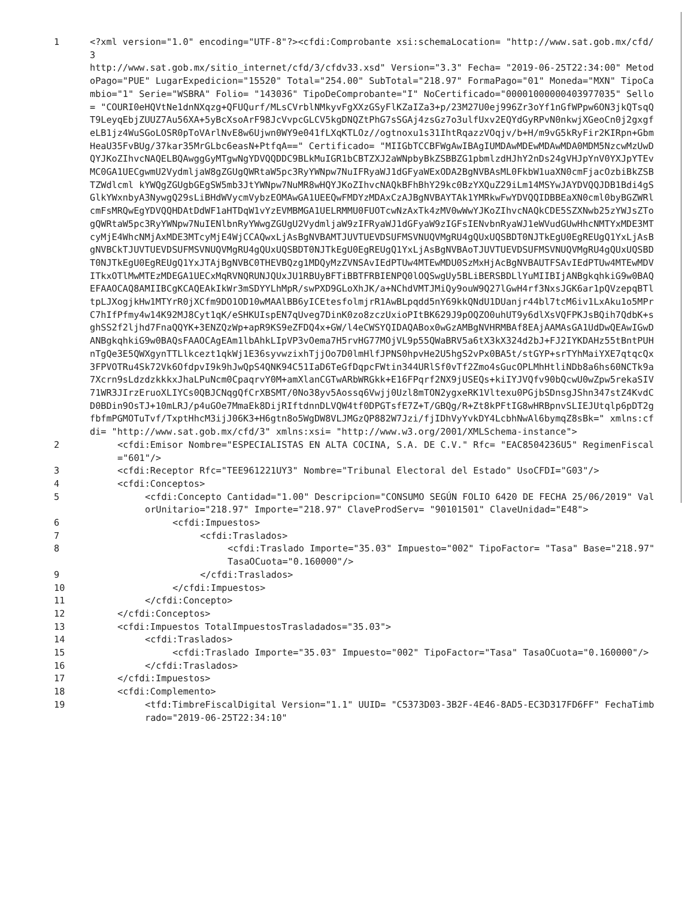1 <?xml version="1.0" encoding="UTF-8"?><cfdi:Comprobante xsi:schemaLocation= "http://www.sat.gob.mx/cfd/3
http://www.sat.gob.mx/sitio_internet/cfd/3/cfdv33.xsd" Version="3.3" Fecha= "2019-06-25T22:34:00" MetodoPago="PUE" LugarExpedicion="15520" Total="254.00" SubTotal="218.97" FormaPago="01" Moneda="MXN" TipoCambio="1" Serie="WSBRA" Folio= "143036" TipoDeComprobante="I" NoCertificado="00001000000403977035" Sello= "COURI0eHQVtNe1dnNXqzg+QFUQurf/MLsCVrblNMkyvFgXXzGSyFlKZaIZa3+p/23M27U0ej996Zr3oYf1nGfWPpw6ON3jkQTsqQT9LeyqEbjZUUZ7Au56XA+5yBcXsoArF98JcVvpcGLCV5kgDNQZtPhG7sSGAj4zsGz7o3ulfUxv2EQYdGyRPvN0nkwjXGeoCn0j2gxgfeLB1jz4WuSGoLOSR0pToVArlNvE8w6Ujwn0WY9e041fLXqKTLOz//ogtnoxu1s31IhtRqazzVOqjv/b+H/m9vG5kRyFir2KIRpn+GbmHeaU35FvBUg/37kar35MrGLbc6easN+PtfqA==" Certificado= "MIIGbTCCBFWgAwIBAgIUMDAwMDEwMDAwMDA0MDM5NzcwMzUwDQYJKoZIhvcNAQELBQAwggGyMTgwNgYDVQQDDC9BLkMuIGR1bCBTZXJ2aWNpbyBkZSBBZG1pbmlzdHJhY2nDs24gVHJpYnV0YXJpYTEvMC0GA1UECgwmU2VydmljaW8gZGUgQWRtaW5pc3RyYWNpw7NuIFRyaWJ1dGFyaWExODA2BgNVBAsML0FkbW1uaXN0cmFjacOzbiBkZSBTZWdlcml kYWQgZGUgbGEgSW5mb3JtYWNpw7NuMR8wHQYJKoZIhvcNAQkBFhBhY29kc0BzYXQuZ29iLm14MSYwJAYDVQQJDB1Bdi4gSGlkYWxnbyA3NywgQ29sLiBHdWVycmVybzEOMAwGA1UEEQwFMDYzMDAxCzAJBgNVBAYTAk1YMRkwFwYDVQQIDBBEaXN0cml0byBGZWRlcmFsMRQwEgYDVQQHDAtDdWF1aHTDqW1vYzEVMBMGA1UELRMMU0FUOTcwNzAxTk4zMV0wWwYJKoZIhvcNAQkCDE5SZXNwb25zYWJsZTogQWRtaW5pc3RyYWNpw7NuIENlbnRyYWwgZGUgU2VydmljaW9zIFRyaWJ1dGFyaW9zIGFsIENvbnRyaWJ1eWVudGUwHhcNMTYxMDE3MTcyMjE4WhcNMjAxMDE3MTcyMjE4WjCCAQwxLjAsBgNVBAMTJUVTUEVDSUFMSVNUQVMgRU4gQUxUQSBDT0NJTkEgU0EgREUgQ1YxLjAsBgNVBCkTJUVTUEVDSUFMSVNUQVMgRU4gQUxUQSBDT0NJTkEgU0EgREUgQ1YxLjAsBgNVBAoTJUVTUEVDSUFMSVNUQVMgRU4gQUxUQSBDT0NJTkEgU0EgREUgQ1YxJTAjBgNVBC0THEVBQzg1MDQyMzZVNSAvIEdPTUw4MTEwMDU0SzMxHjAcBgNVBAUTFSAvIEdPTUw4MTEwMDVITkxOTlMwMTEzMDEGA1UECxMqRVNQRUNJQUxJU1RBUyBFTiBBTFRBIENPQ0lOQSwgUy5BLiBERSBDLlYuMIIBIjANBgkqhkiG9w0BAQEFAAOCAQ8AMIIBCgKCAQEAkIkWr3mSDYYLhMpR/swPXD9GLoXhJK/a+NChdVMTJMiQy9ouW9Q27lGwH4rf3NxsJGK6ar1pQVzepqBTltpLJXogjkHw1MTYrR0jXCfm9DO1OD10wMAAlBB6yICEtesfolmjrR1AwBLpqdd5nY69kkQNdU1DUanjr44bl7tcM6iv1LxAku1o5MPrC7hIfPfmy4w14K92MJ8Cyt1qK/eSHKUIspEN7qUveg7DinK0zo8zczUxioPItBK629J9pOQZO0uhUT9y6dlXsVQFPKJsBQih7QdbK+sghSS2f2ljhd7FnaQQYK+3ENZQzWp+apR9KS9eZFDQ4x+GW/l4eCWSYQIDAQABox0wGzAMBgNVHRMBAf8EAjAAMAsGA1UdDwQEAwIGwDANBgkqhkiG9w0BAQsFAAOCAgEAm1lbAhkLIpVP3vOema7H5rvHG77MOjVL9p55QWaBRV5a6tX3kX324d2bJ+FJ2IYKDAHz55tBntPUHnTgQe3E5QWXgynTTLlkcezt1qkWj1E36syvwzixhTjjOo7D0lmHlfJPNS0hpvHe2U5hgS2vPx0BA5t/stGYP+srTYhMaiYXE7qtqcQx3FPVOTRu4Sk72Vk6OfdpvI9k9hJwQpS4QNK94C51IaD6TeGfDqpcFWtin344URlSf0vTf2Zmo4sGucOPLMhHtliNDb8a6hs60NCTk9a7Xcrn9sLdzdzkkkxJhaLPuNcm0CpaqrvY0M+amXlanCGTwARbWRGkk+E16FPqrf2NX9jUSEQs+kiIYJVQfv90bQcwU0wZpw5rekaSIV71WR3JIrzEruoXLIYCs0QBJCNqgQfCrXBSMT/0No38yv5Aossq6Vwjj0Uzl8mTON2ygxeRK1Vltexu0PGjbSDnsgJShn347stZ4KvdCD0BDin9OsTJ+10mLRJ/p4uGOe7MmaEk8DijRIftdnnDLVQW4tf0DPGTsfE7Z+T/GBQg/R+Zt8kPFtIG8wHRBpnvSLIEJUtqlp6pDT2gfbfmPGMOTuTvf/TxptHhcM3ijJ06K3+H6gtn8o5WgDW8VLJMGzQP882W7Jzi/fjIDhVyYvkDY4LcbhNwAl6bymqZ8sBk=" xmlns:cfdi= "http://www.sat.gob.mx/cfd/3" xmlns:xsi= "http://www.w3.org/2001/XMLSchema-instance">
2 <cfdi:Emisor Nombre="ESPECIALISTAS EN ALTA COCINA, S.A. DE C.V." Rfc= "EAC8504236U5" RegimenFiscal="601"/>
3 <cfdi:Receptor Rfc="TEE961221UY3" Nombre="Tribunal Electoral del Estado" UsoCFDI="G03"/>
4 <cfdi:Conceptos>
5 <cfdi:Concepto Cantidad="1.00" Descripcion="CONSUMO SEGÚN FOLIO 6420 DE FECHA 25/06/2019" ValorUnitario="218.97" Importe="218.97" ClaveProdServ= "90101501" ClaveUnidad="E48">
6 <cfdi:Impuestos>
7 <cfdi:Traslados>
8 <cfdi:Traslado Importe="35.03" Impuesto="002" TipoFactor= "Tasa" Base="218.97" TasaOCuota="0.160000"/>
9 </cfdi:Traslados>
10 </cfdi:Impuestos>
11 </cfdi:Concepto>
12 </cfdi:Conceptos>
13 <cfdi:Impuestos TotalImpuestosTrasladados="35.03">
14 <cfdi:Traslados>
15 <cfdi:Traslado Importe="35.03" Impuesto="002" TipoFactor="Tasa" TasaOCuota="0.160000"/>
16 </cfdi:Traslados>
17 </cfdi:Impuestos>
18 <cfdi:Complemento>
19 <tfd:TimbreFiscalDigital Version="1.1" UUID= "C5373D03-3B2F-4E46-8AD5-EC3D317FD6FF" FechaTimbrado="2019-06-25T22:34:10"